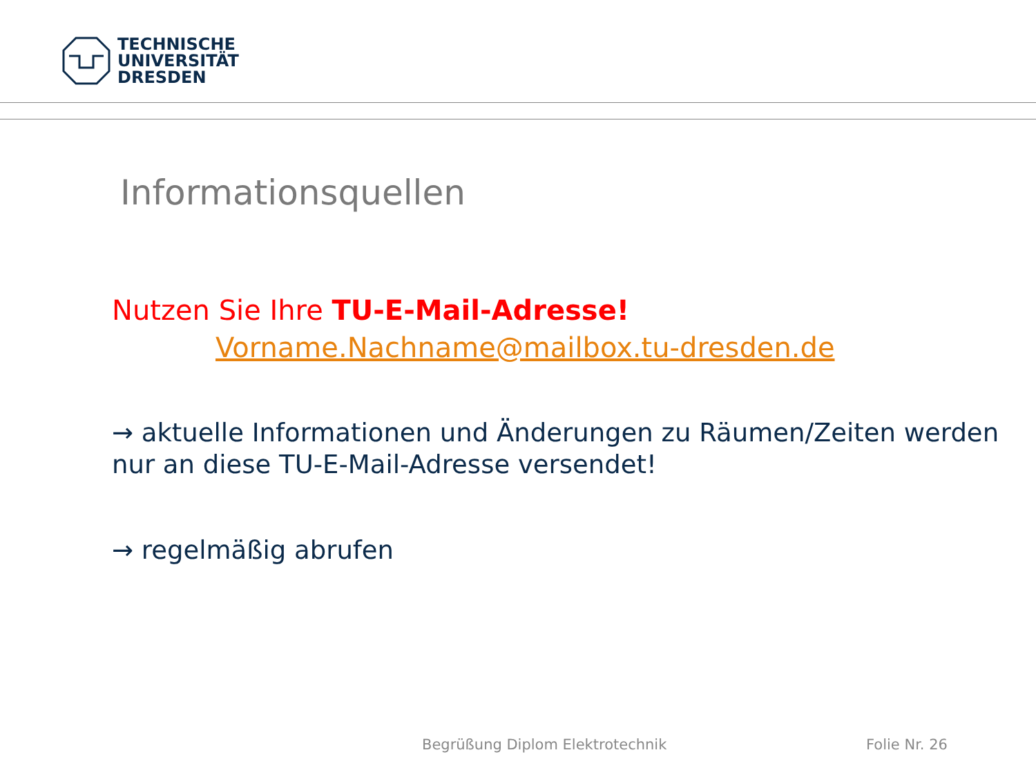TECHNISCHE
UNIVERSITÄT
DRESDEN
Informationsquellen
Nutzen Sie Ihre TU-E-Mail-Adresse!
Vorname.Nachname@mailbox.tu-dresden.de
→ aktuelle Informationen und Änderungen zu Räumen/Zeiten werden nur an diese TU-E-Mail-Adresse versendet!
→ regelmäßig abrufen
Begrüßung Diplom Elektrotechnik
Folie Nr. 26